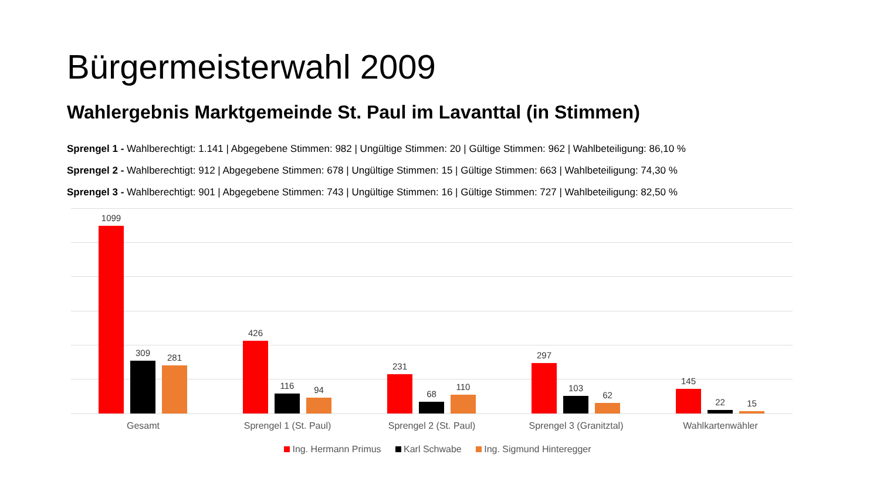Bürgermeisterwahl 2009
Wahlergebnis Marktgemeinde St. Paul im Lavanttal (in Stimmen)
Sprengel 1 - Wahlberechtigt: 1.141 | Abgegebene Stimmen: 982 | Ungültige Stimmen: 20 | Gültige Stimmen: 962 | Wahlbeteiligung: 86,10 %
Sprengel 2 - Wahlberechtigt: 912 | Abgegebene Stimmen: 678 | Ungültige Stimmen: 15 | Gültige Stimmen: 663 | Wahlbeteiligung: 74,30 %
Sprengel 3 - Wahlberechtigt: 901 | Abgegebene Stimmen: 743 | Ungültige Stimmen: 16 | Gültige Stimmen: 727 | Wahlbeteiligung: 82,50 %
1099
309
281
426
116
94
231
68
110
297
103
62
145
22
15
Gesamt Sprengel 1 (St. Paul) Sprengel 2 (St. Paul) Sprengel 3 (Granitztal) Wahlkartenwähler
Ing. Hermann Primus Karl Schwabe Ing. Sigmund Hinteregger